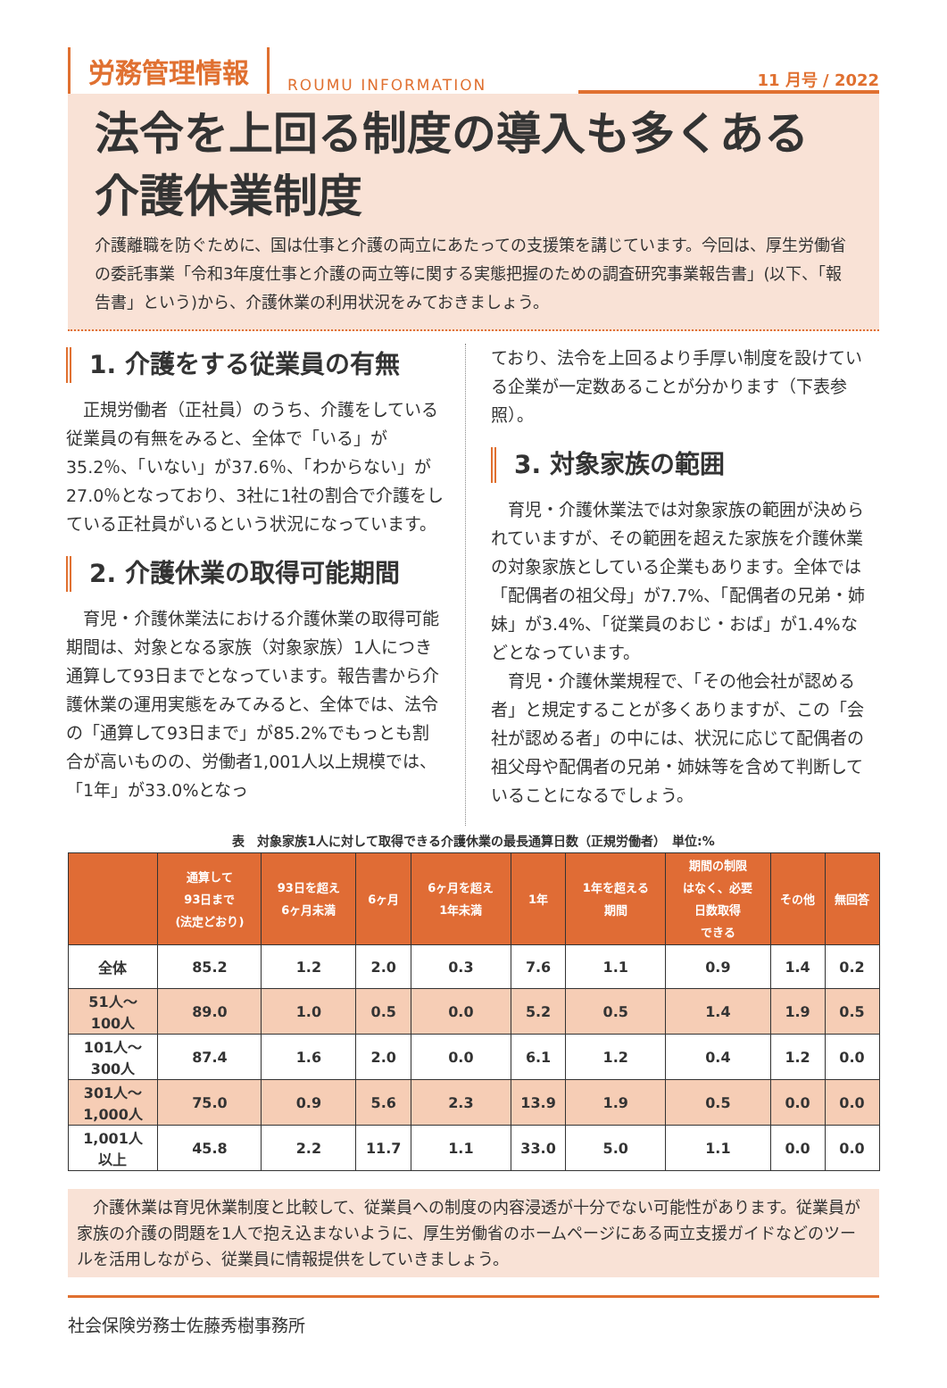労務管理情報 ROUMU INFORMATION 11 月号 / 2022
法令を上回る制度の導入も多くある
介護休業制度
介護離職を防ぐために、国は仕事と介護の両立にあたっての支援策を講じています。今回は、厚生労働省の委託事業「令和3年度仕事と介護の両立等に関する実態把握のための調査研究事業報告書」(以下、「報告書」という)から、介護休業の利用状況をみておきましょう。
1. 介護をする従業員の有無
　正規労働者（正社員）のうち、介護をしている従業員の有無をみると、全体で「いる」が35.2％、「いない」が37.6％、「わからない」が27.0％となっており、3社に1社の割合で介護をしている正社員がいるという状況になっています。
2. 介護休業の取得可能期間
　育児・介護休業法における介護休業の取得可能期間は、対象となる家族（対象家族）1人につき通算して93日までとなっています。報告書から介護休業の運用実態をみてみると、全体では、法令の「通算して93日まで」が85.2%でもっとも割合が高いものの、労働者1,001人以上規模では、「1年」が33.0%となっ
ており、法令を上回るより手厚い制度を設けている企業が一定数あることが分かります（下表参照）。
3. 対象家族の範囲
　育児・介護休業法では対象家族の範囲が決められていますが、その範囲を超えた家族を介護休業の対象家族としている企業もあります。全体では「配偶者の祖父母」が7.7%、「配偶者の兄弟・姉妹」が3.4%、「従業員のおじ・おば」が1.4%などとなっています。
　育児・介護休業規程で、「その他会社が認める者」と規定することが多くありますが、この「会社が認める者」の中には、状況に応じて配偶者の祖父母や配偶者の兄弟・姉妹等を含めて判断していることになるでしょう。
表　対象家族1人に対して取得できる介護休業の最長通算日数（正規労働者）　単位:%
| | 通算して 93日まで (法定どおり) | 93日を超え 6ヶ月未満 | 6ヶ月 | 6ヶ月を超え 1年未満 | 1年 | 1年を超える 期間 | 期間の制限 はなく、必要 日数取得 できる | その他 | 無回答 |
| --- | --- | --- | --- | --- | --- | --- | --- | --- | --- |
| 全体 | 85.2 | 1.2 | 2.0 | 0.3 | 7.6 | 1.1 | 0.9 | 1.4 | 0.2 |
| 51人～ 100人 | 89.0 | 1.0 | 0.5 | 0.0 | 5.2 | 0.5 | 1.4 | 1.9 | 0.5 |
| 101人～ 300人 | 87.4 | 1.6 | 2.0 | 0.0 | 6.1 | 1.2 | 0.4 | 1.2 | 0.0 |
| 301人～ 1,000人 | 75.0 | 0.9 | 5.6 | 2.3 | 13.9 | 1.9 | 0.5 | 0.0 | 0.0 |
| 1,001人 以上 | 45.8 | 2.2 | 11.7 | 1.1 | 33.0 | 5.0 | 1.1 | 0.0 | 0.0 |
　介護休業は育児休業制度と比較して、従業員への制度の内容浸透が十分でない可能性があります。従業員が家族の介護の問題を1人で抱え込まないように、厚生労働省のホームページにある両立支援ガイドなどのツールを活用しながら、従業員に情報提供をしていきましょう。
社会保険労務士佐藤秀樹事務所